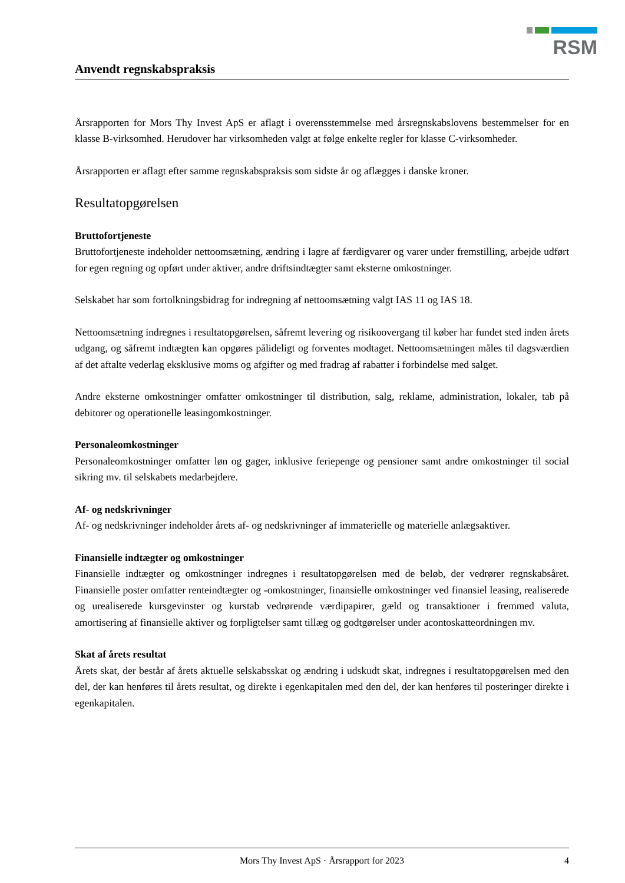RSM
Anvendt regnskabspraksis
Årsrapporten for Mors Thy Invest ApS er aflagt i overensstemmelse med årsregnskabslovens bestemmelser for en klasse B-virksomhed. Herudover har virksomheden valgt at følge enkelte regler for klasse C-virksomheder.
Årsrapporten er aflagt efter samme regnskabspraksis som sidste år og aflægges i danske kroner.
Resultatopgørelsen
Bruttofortjeneste
Bruttofortjeneste indeholder nettoomsætning, ændring i lagre af færdigvarer og varer under fremstilling, arbejde udført for egen regning og opført under aktiver, andre driftsindtægter samt eksterne omkostninger.
Selskabet har som fortolkningsbidrag for indregning af nettoomsætning valgt IAS 11 og IAS 18.
Nettoomsætning indregnes i resultatopgørelsen, såfremt levering og risikoovergang til køber har fundet sted inden årets udgang, og såfremt indtægten kan opgøres pålideligt og forventes modtaget. Nettoomsætningen måles til dagsværdien af det aftalte vederlag eksklusive moms og afgifter og med fradrag af rabatter i forbindelse med salget.
Andre eksterne omkostninger omfatter omkostninger til distribution, salg, reklame, administration, lokaler, tab på debitorer og operationelle leasingomkostninger.
Personaleomkostninger
Personaleomkostninger omfatter løn og gager, inklusive feriepenge og pensioner samt andre omkostninger til social sikring mv. til selskabets medarbejdere.
Af- og nedskrivninger
Af- og nedskrivninger indeholder årets af- og nedskrivninger af immaterielle og materielle anlægsaktiver.
Finansielle indtægter og omkostninger
Finansielle indtægter og omkostninger indregnes i resultatopgørelsen med de beløb, der vedrører regnskabsåret. Finansielle poster omfatter renteindtægter og -omkostninger, finansielle omkostninger ved finansiel leasing, realiserede og urealiserede kursgevinster og kurstab vedrørende værdipapirer, gæld og transaktioner i fremmed valuta, amortisering af finansielle aktiver og forpligtelser samt tillæg og godtgørelser under acontoskatteordningen mv.
Skat af årets resultat
Årets skat, der består af årets aktuelle selskabsskat og ændring i udskudt skat, indregnes i resultatopgørelsen med den del, der kan henføres til årets resultat, og direkte i egenkapitalen med den del, der kan henføres til posteringer direkte i egenkapitalen.
Mors Thy Invest ApS · Årsrapport for 2023 4